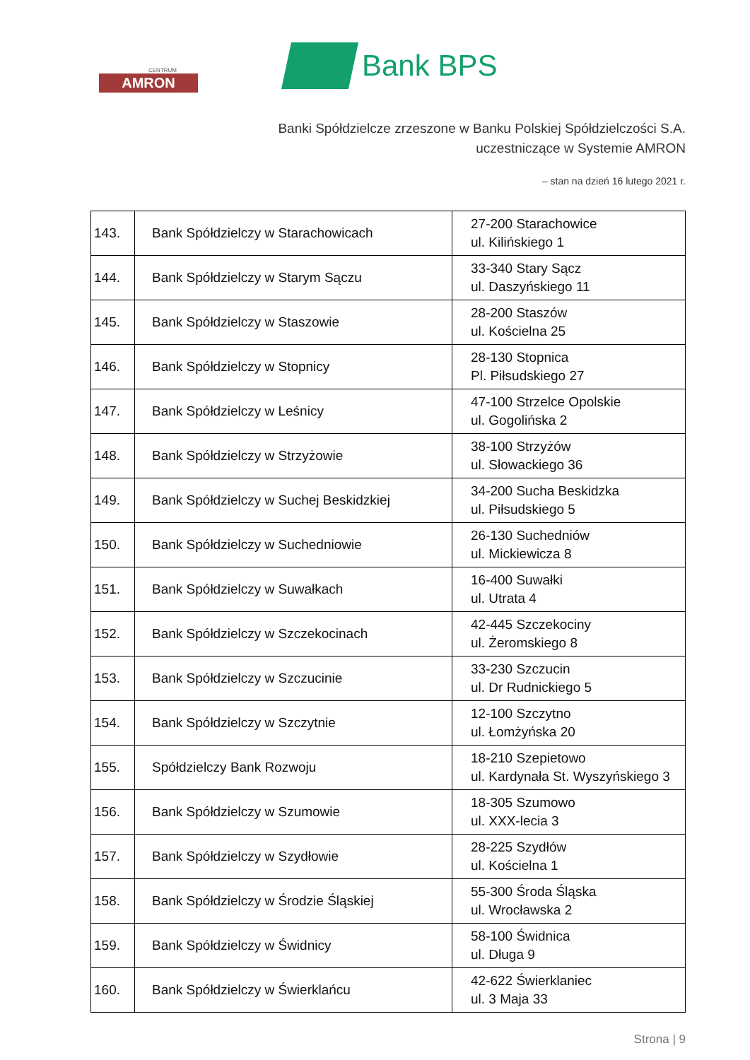CENTRUM
AMRON
Bank BPS
Banki Spółdzielcze zrzeszone w Banku Polskiej Spółdzielczości S.A.
uczestniczące w Systemie AMRON
– stan na dzień 16 lutego 2021 r.
| 143. | Bank Spółdzielczy w Starachowicach | 27-200 Starachowice ul. Kilińskiego 1 |
| 144. | Bank Spółdzielczy w Starym Sączu | 33-340 Stary Sącz ul. Daszyńskiego 11 |
| 145. | Bank Spółdzielczy w Staszowie | 28-200 Staszów ul. Kościelna 25 |
| 146. | Bank Spółdzielczy w Stopnicy | 28-130 Stopnica Pl. Piłsudskiego 27 |
| 147. | Bank Spółdzielczy w Leśnicy | 47-100 Strzelce Opolskie ul. Gogolińska 2 |
| 148. | Bank Spółdzielczy w Strzyżowie | 38-100 Strzyżów ul. Słowackiego 36 |
| 149. | Bank Spółdzielczy w Suchej Beskidzkiej | 34-200 Sucha Beskidzka ul. Piłsudskiego 5 |
| 150. | Bank Spółdzielczy w Suchedniowie | 26-130 Suchedniów ul. Mickiewicza 8 |
| 151. | Bank Spółdzielczy w Suwałkach | 16-400 Suwałki ul. Utrata 4 |
| 152. | Bank Spółdzielczy w Szczekocinach | 42-445 Szczekociny ul. Żeromskiego 8 |
| 153. | Bank Spółdzielczy w Szczucinie | 33-230 Szczucin ul. Dr Rudnickiego 5 |
| 154. | Bank Spółdzielczy w Szczytnie | 12-100 Szczytno ul. Łomżyńska 20 |
| 155. | Spółdzielczy Bank Rozwoju | 18-210 Szepietowo ul. Kardynała St. Wyszyńskiego 3 |
| 156. | Bank Spółdzielczy w Szumowie | 18-305 Szumowo ul. XXX-lecia 3 |
| 157. | Bank Spółdzielczy w Szydłowie | 28-225 Szydłów ul. Kościelna 1 |
| 158. | Bank Spółdzielczy w Środzie Śląskiej | 55-300 Środa Śląska ul. Wrocławska 2 |
| 159. | Bank Spółdzielczy w Świdnicy | 58-100 Świdnica ul. Długa 9 |
| 160. | Bank Spółdzielczy w Świerklańcu | 42-622 Świerklaniec ul. 3 Maja 33 |
Strona | 9